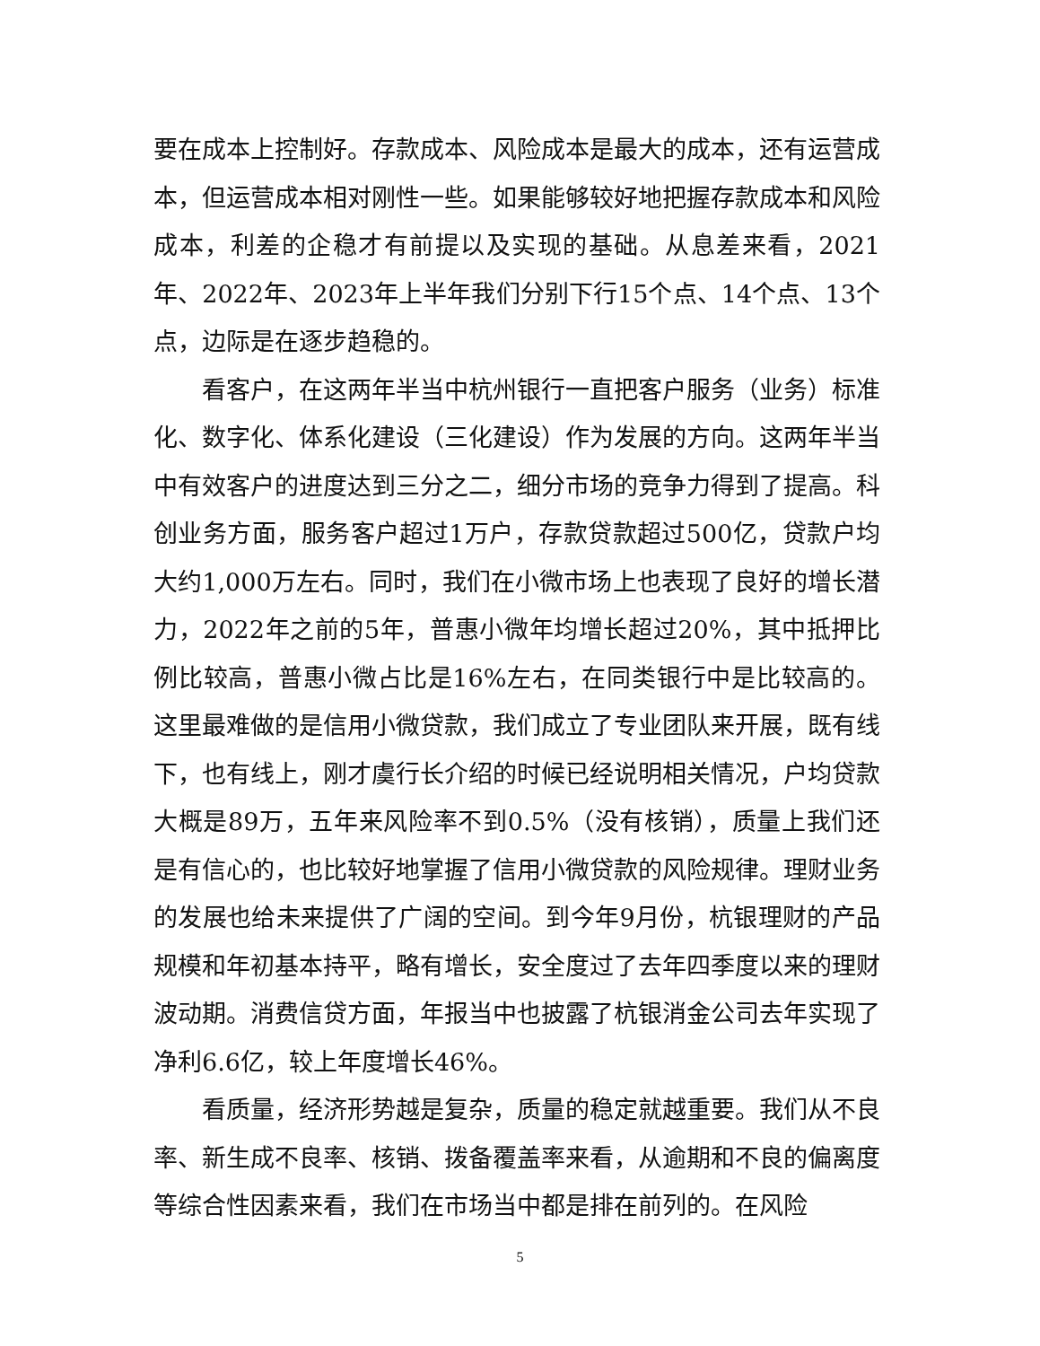要在成本上控制好。存款成本、风险成本是最大的成本，还有运营成本，但运营成本相对刚性一些。如果能够较好地把握存款成本和风险成本，利差的企稳才有前提以及实现的基础。从息差来看，2021年、2022年、2023年上半年我们分别下行15个点、14个点、13个点，边际是在逐步趋稳的。
看客户，在这两年半当中杭州银行一直把客户服务（业务）标准化、数字化、体系化建设（三化建设）作为发展的方向。这两年半当中有效客户的进度达到三分之二，细分市场的竞争力得到了提高。科创业务方面，服务客户超过1万户，存款贷款超过500亿，贷款户均大约1,000万左右。同时，我们在小微市场上也表现了良好的增长潜力，2022年之前的5年，普惠小微年均增长超过20%，其中抵押比例比较高，普惠小微占比是16%左右，在同类银行中是比较高的。这里最难做的是信用小微贷款，我们成立了专业团队来开展，既有线下，也有线上，刚才虞行长介绍的时候已经说明相关情况，户均贷款大概是89万，五年来风险率不到0.5%（没有核销），质量上我们还是有信心的，也比较好地掌握了信用小微贷款的风险规律。理财业务的发展也给未来提供了广阔的空间。到今年9月份，杭银理财的产品规模和年初基本持平，略有增长，安全度过了去年四季度以来的理财波动期。消费信贷方面，年报当中也披露了杭银消金公司去年实现了净利6.6亿，较上年度增长46%。
看质量，经济形势越是复杂，质量的稳定就越重要。我们从不良率、新生成不良率、核销、拨备覆盖率来看，从逾期和不良的偏离度等综合性因素来看，我们在市场当中都是排在前列的。在风险
5